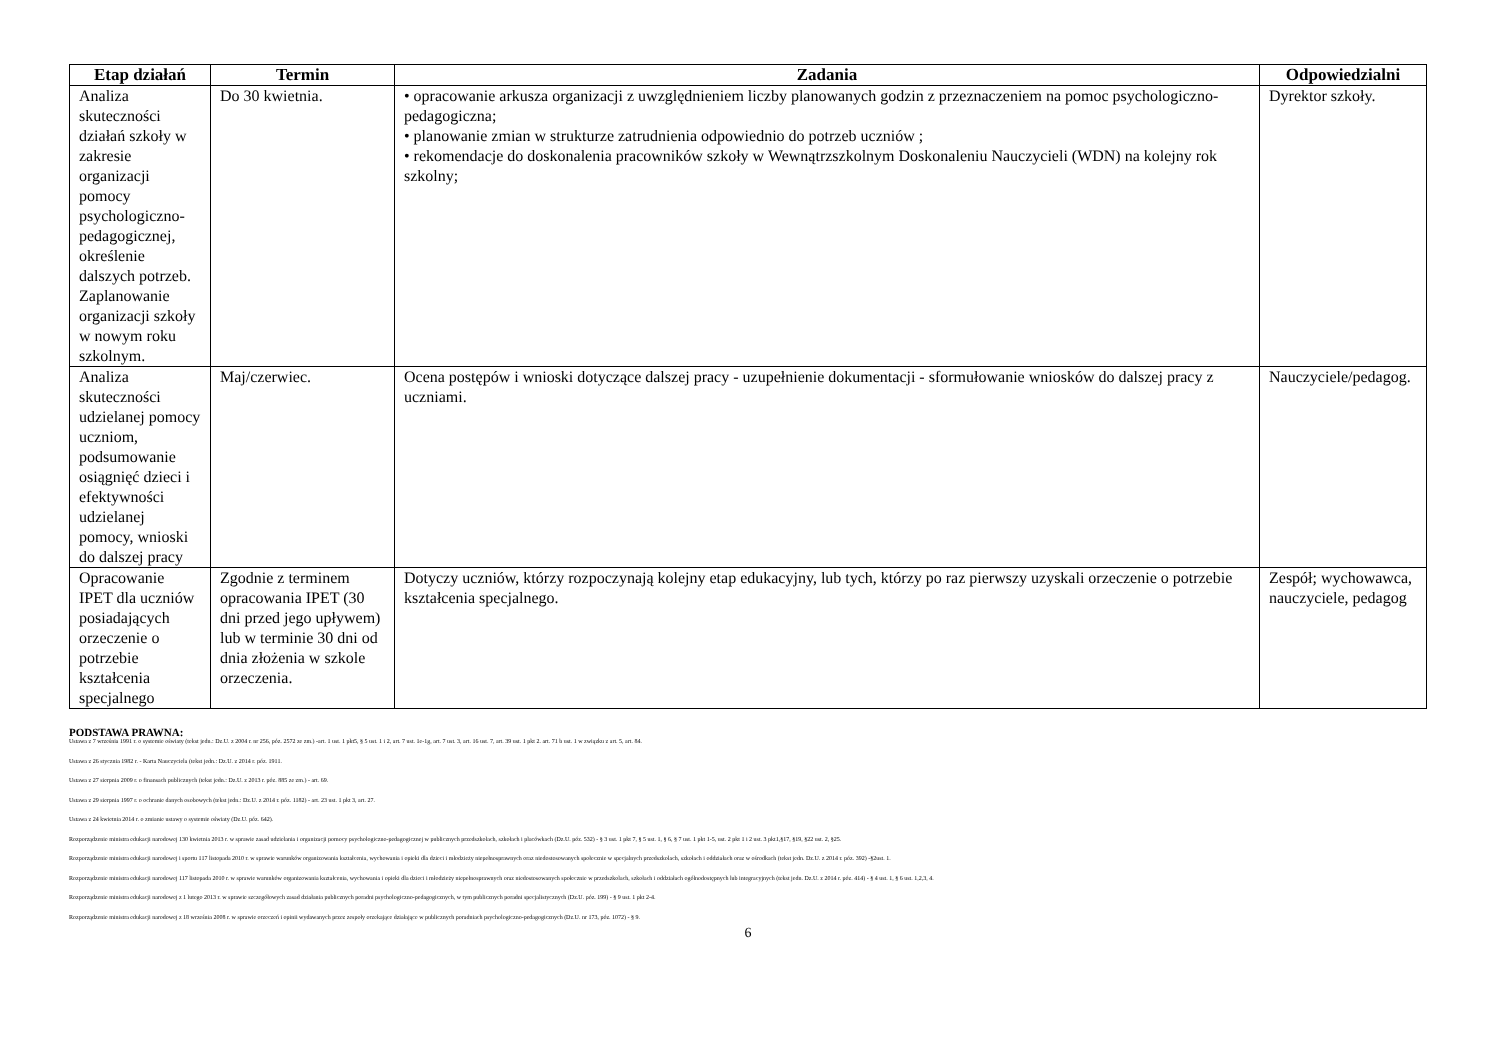| Etap działań | Termin | Zadania | Odpowiedzialni |
| --- | --- | --- | --- |
| Analiza skuteczności działań szkoły w zakresie organizacji pomocy psychologiczno-pedagogicznej, określenie dalszych potrzeb. Zaplanowanie organizacji szkoły w nowym roku szkolnym. | Do 30 kwietnia. | • opracowanie arkusza organizacji z uwzględnieniem liczby planowanych godzin z przeznaczeniem na pomoc psychologiczno-pedagogiczna; • planowanie zmian w strukturze zatrudnienia odpowiednio do potrzeb uczniów ; • rekomendacje do doskonalenia pracowników szkoły w Wewnątrzszkolnym Doskonaleniu Nauczycieli (WDN) na kolejny rok szkolny; | Dyrektor szkoły. |
| Analiza skuteczności udzielanej pomocy uczniom, podsumowanie osiągnięć dzieci i efektywności udzielanej pomocy, wnioski do dalszej pracy | Maj/czerwiec. | Ocena postępów i wnioski dotyczące dalszej pracy - uzupełnienie dokumentacji - sformułowanie wniosków do dalszej pracy z uczniami. | Nauczyciele/pedagog. |
| Opracowanie IPET dla uczniów posiadających orzeczenie o potrzebie kształcenia specjalnego | Zgodnie z terminem opracowania IPET (30 dni przed jego upływem) lub w terminie 30 dni od dnia złożenia w szkole orzeczenia. | Dotyczy uczniów, którzy rozpoczynają kolejny etap edukacyjny, lub tych, którzy po raz pierwszy uzyskali orzeczenie o potrzebie kształcenia specjalnego. | Zespół; wychowawca, nauczyciele, pedagog |
PODSTAWA PRAWNA:
Ustawa z 7 września 1991 r. o systemie oświaty (tekst jedn.: Dz.U. z 2004 r. nr 256, póz. 2572 ze zm.) -art. 1 ust. 1 pkt5, § 5 ust. 1 i 2, art. 7 ust. 1e-1g, art. 7 ust. 3, art. 16 ust. 7, art. 39 ust. 1 pkt 2. art. 71 b ust. 1 w związku z art. 5, art. 84.
Ustawa z 26 stycznia 1982 r. - Karta Nauczyciela (tekst jedn.: Dz.U. z 2014 r. póz. 1911.
Ustawa z 27 sierpnia 2009 r. o finansach publicznych (tekst jedn.: Dz.U. z 2013 r. póz. 885 ze zm.) - art. 69.
Ustawa z 29 sierpnia 1997 r. o ochranie danych osobowych (tekst jedn.: Dz.U. z 2014 r. póz. 1182) - art. 23 ust. 1 pkt 3, art. 27.
Ustawa z 24 kwietnia 2014 r. o zmianie ustawy o systemie oświaty (Dz.U. póz. 642).
Rozporządzenie ministra edukacji narodowej 130 kwietnia 2013 r. w sprawie zasad udzielania i organizacji pomocy psychologiczno-pedagogicznej w publicznych przedszkolach, szkołach i placówkach (Dz.U. póz. 532) - § 3 ust. 1 pkt 7, § 5 ust. 1, § 6, § 7 ust. 1 pkt 1-5, ust. 2 pkt 1 i 2 ust. 3 pkt1,§17, §19, §22 ust. 2, §25.
Rozporządzenie ministra edukacji narodowej i sportu 117 listopada 2010 r. w sprawie warunków organizowania kształcenia, wychowania i opieki dla dzieci i młodzieży niepełnosprawnych oraz niedostosowanych społecznie w specjalnych przedszkolach, szkołach i oddziałach oraz w ośrodkach (tekst jedn. Dz.U. z 2014 r. póz. 392) -§2ust. 1.
Rozporządzenie ministra edukacji narodowej 117 listopada 2010 r. w sprawie warunków organizowania kształcenia, wychowania i opieki dla dzieci i młodzieży niepełnosprawnych oraz niedostosowanych społecznie w przedszkolach, szkołach i oddziałach ogólnodostępnych lub integracyjnych (tekst jedn. Dz.U. z 2014 r. póz. 414) - § 4 ust. 1, § 6 ust. 1,2,3, 4.
Rozporządzenie ministra edukacji narodowej z 1 lutego 2013 r. w sprawie szczegółowych zasad działania publicznych poradni psychologiczno-pedagogicznych, w tym publicznych poradni specjalistycznych (Dz.U. póz. 199) - § 9 ust. 1 pkt 2-4.
Rozporządzenie ministra edukacji narodowej z 18 września 2008 r. w sprawie orzeczeń i opinii wydawanych przez zespoły orzekające działające w publicznych poradniach psychologiczno-pedagogicznych (Dz.U. nr 173, póz. 1072) - § 9.
6